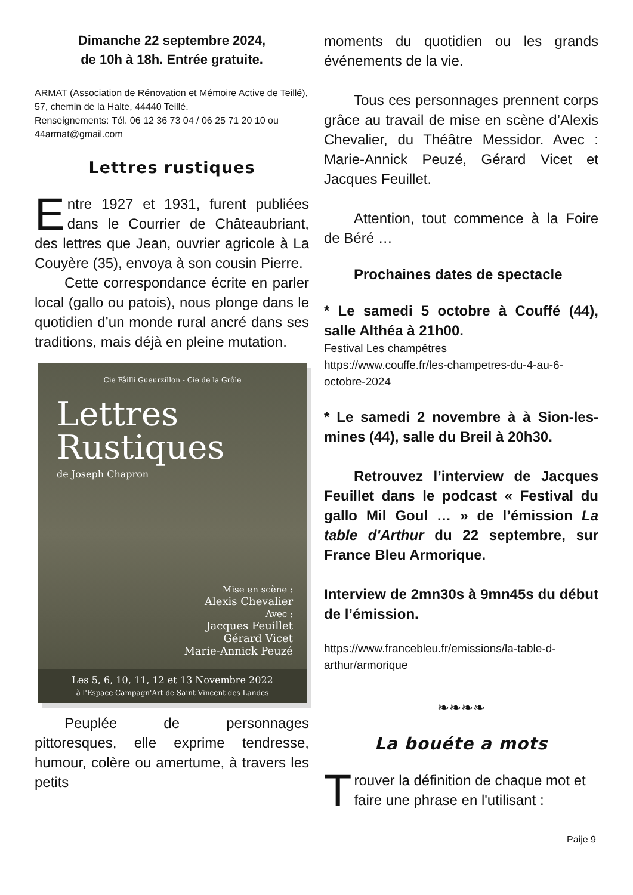Dimanche 22 septembre 2024,
de 10h à 18h. Entrée gratuite.
ARMAT (Association de Rénovation et Mémoire Active de Teillé), 57, chemin de la Halte, 44440 Teillé.
Renseignements: Tél. 06 12 36 73 04 / 06 25 71 20 10 ou 44armat@gmail.com
Lettres rustiques
Entre 1927 et 1931, furent publiées dans le Courrier de Châteaubriant, des lettres que Jean, ouvrier agricole à La Couyère (35), envoya à son cousin Pierre.
Cette correspondance écrite en parler local (gallo ou patois), nous plonge dans le quotidien d’un monde rural ancré dans ses traditions, mais déjà en pleine mutation.
Cie Fâilli Gueurzillon - Cie de la Grôle
Lettres
Rustiques
de Joseph Chapron
Mise en scène :
Alexis Chevalier
Avec :
Jacques Feuillet
Gérard Vicet
Marie-Annick Peuzé
Les 5, 6, 10, 11, 12 et 13 Novembre 2022
à l'Espace Campagn'Art de Saint Vincent des Landes
Peuplée de personnages pittoresques, elle exprime tendresse, humour, colère ou amertume, à travers les petits
moments du quotidien ou les grands événements de la vie.
Tous ces personnages prennent corps grâce au travail de mise en scène d’Alexis Chevalier, du Théâtre Messidor. Avec : Marie-Annick Peuzé, Gérard Vicet et Jacques Feuillet.
Attention, tout commence à la Foire de Béré …
Prochaines dates de spectacle
* Le samedi 5 octobre à Couffé (44), salle Althéa à 21h00.
Festival Les champêtres
https://www.couffe.fr/les-champetres-du-4-au-6-octobre-2024
* Le samedi 2 novembre à à Sion-les-mines (44), salle du Breil à 20h30.
Retrouvez l’interview de Jacques Feuillet dans le podcast « Festival du gallo Mil Goul … » de l’émission La table d'Arthur du 22 septembre, sur France Bleu Armorique.
Interview de 2mn30s à 9mn45s du début de l’émission.
https://www.francebleu.fr/emissions/la-table-d-arthur/armorique
❧❧❧❧
La bouéte a mots
Trouver la définition de chaque mot et faire une phrase en l'utilisant :
Paije 9